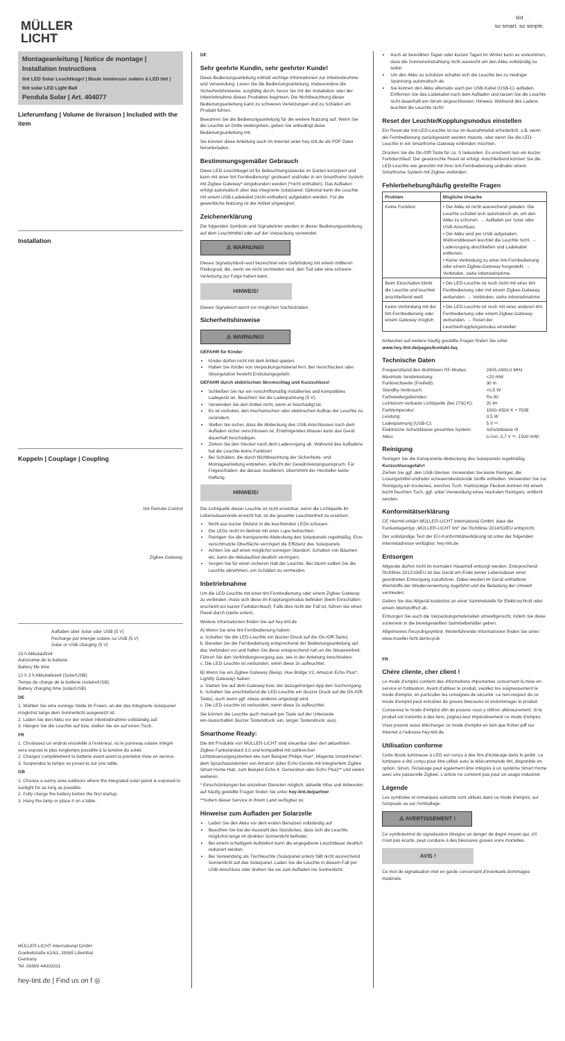MÜLLER
LICHT
tint
so smart. so simple.
Montageanleitung | Notice de montage | Installation Instructions
tint LED Solar Leuchtkugel | Boule lumineuse solaire à LED tint | tint solar LED Light Ball
Pendula Solar | Art. 404077
Lieferumfang | Volume de livraison | Included with the item
Installation
Koppeln | Couplage | Coupling
tint Remote Control
Zigbee Gateway
Aufladen über Solar oder USB (5 V)
Recharge par énergie solaire ou USB (5 V)
Solar or USB charging (5 V)
18 h Akkulaufzeit
Autonomie de la batterie
Battery life time
12 h 3 h Akkuladezeit (Solar/USB)
Temps de charge de la batterie (solaire/USB)
Battery charging time (solar/USB)
DE
1. Wählen Sie eine sonnige Stelle im Freien, an der das integrierte Solarpanel möglichst lange dem Sonnenlicht ausgesetzt ist.
2. Laden Sie den Akku vor der ersten Inbetriebnahme vollständig auf.
3. Hängen Sie die Leuchte auf bzw. stellen Sie sie auf einen Tisch.
FR
1. Choisissez un endroit ensoleillé à l'extérieur, où le panneau solaire intégré sera exposé le plus longtemps possible à la lumière du soleil.
2. Chargez complètement la batterie avant avant la première mise en service.
3. Suspendez la lampe ou posez-la sur une table.
GB
1. Choose a sunny area outdoors where the integrated solar panel is exposed to sunlight for as long as possible.
2. Fully charge the battery before the first startup.
3. Hang the lamp or place it on a table.
MÜLLER-LICHT International GmbH
Goebelstraße 61/63, 28865 Lilienthal
Germany
Tel. 00800 44003311
hey-tint.de | Find us on f ◎
DE
Sehr geehrte Kundin, sehr geehrter Kunde!
Diese Bedienungsanleitung enthält wichtige Informationen zur Inbetriebnahme und Verwendung. Lesen Sie die Bedienungsanleitung, insbesondere die Sicherheitshinweise, sorgfältig durch, bevor Sie mit der Installation oder der Inbetriebnahme dieses Produktes beginnen. Die Nichtbeachtung dieser Bedienungsanleitung kann zu schweren Verletzungen und zu Schäden am Produkt führen.
Bewahren Sie die Bedienungsanleitung für die weitere Nutzung auf. Wenn Sie die Leuchte an Dritte weitergeben, geben Sie unbedingt diese Bedienungsanleitung mit.
Sie können diese Anleitung auch im Internet unter hey-tint.de als PDF Datei herunterladen.
Bestimmungsgemäßer Gebrauch
Diese LED-Leuchtkugel ist für Beleuchtungszwecke im Garten konzipiert und kann mit einer tint Fernbedienung* gesteuert und/oder in ein Smarthome System mit Zigbee Gateway* eingebunden werden (*nicht enthalten). Das Aufladen erfolgt automatisch über das integrierte Solarpanel. Optional kann die Leuchte mit einem USB-Ladekabel (nicht enthalten) aufgeladen werden. Für die gewerbliche Nutzung ist der Artikel ungeeignet.
Zeichenerklärung
Die folgenden Symbole und Signalwörter werden in dieser Bedienungsanleitung, auf dem Leuchtmittel oder auf der Verpackung verwendet.
⚠ WARNUNG!
Dieses Signalsymbol/-wort bezeichnet eine Gefährdung mit einem mittleren Risikograd, die, wenn sie nicht vermieden wird, den Tod oder eine schwere Verletzung zur Folge haben kann.
HINWEIS!
Dieses Signalwort warnt vor möglichen Sachschäden.
Sicherheitshinweise
⚠ WARNUNG!
GEFAHR für Kinder
Kinder dürfen nicht mit dem Artikel spielen.
Halten Sie Kinder von Verpackungsmaterial fern. Bei Verschlucken oder Strangulation besteht Erstickungsgefahr.
GEFAHR durch elektrischen Stromschlag und Kurzschluss!
Schließen Sie nur ein vorschriftsmäßig installiertes und kompatibles Ladegerät an. Beachten Sie die Ladespannung (5 V).
Verwenden Sie den Artikel nicht, wenn er beschädigt ist.
Es ist verboten, den mechanischen oder elektrischen Aufbau der Leuchte zu verändern.
Stellen Sie sicher, dass die Abdeckung des USB-Anschlusses nach dem Aufladen sicher verschlossen ist. Eindringendes Wasser kann das Gerät dauerhaft beschädigen.
Ziehen Sie den Stecker nach dem Ladevorgang ab. Während des Aufladens hat die Leuchte keine Funktion!
Bei Schäden, die durch Nichtbeachtung der Sicherheits- und Montageanleitung entstehen, erlischt der Gewährleistungsanspruch. Für Folgeschäden, die daraus resultieren, übernimmt der Hersteller keine Haftung.
HINWEIS!
Die Lichtquelle dieser Leuchte ist nicht ersetzbar, wenn die Lichtquelle ihr Lebensdauerende erreicht hat, ist die gesamte Leuchteinheit zu ersetzen.
Nicht aus kurzer Distanz in die leuchtenden LEDs schauen.
Die LEDs nicht im Betrieb mit einer Lupe betrachten.
Reinigen Sie die transparente Abdeckung des Solarpanels regelmäßig. Eine verschmutzte Oberfläche verringert die Effizienz des Solarpanels.
Achten Sie auf einen möglichst sonnigen Standort. Schatten von Bäumen etc. kann die Akkulaufzeit deutlich verringern.
Sorgen Sie für einen sicheren Halt der Leuchte. Bei Sturm sollten Sie die Leuchte abnehmen, um Schäden zu vermeiden.
Inbetriebnahme
Um die LED-Leuchte mit einer tint-Fernbedienung oder einem Zigbee Gateway zu verbinden, muss sich diese im Kopplungsmodus befinden (beim Einschalten erscheint ein kurzer Farbdurchlauf). Falls dies nicht der Fall ist, führen Sie einen Reset durch (siehe unten).
Weitere Informationen finden Sie auf hey-tint.de
A) Wenn Sie eine tint-Fernbedienung haben:
a. Schalten Sie die LED-Leuchte ein (kurzer Druck auf die On-/Off-Taste).
b. Bereiten Sie die Fernbedienung entsprechend der Bedienungsanleitung auf das Verbinden vor und halten Sie diese entsprechend nah an die Steuereinheit. Führen Sie den Verbindungsvorgang aus, wie in der Anleitung beschrieben.
c. Die LED-Leuchte ist verbunden, wenn diese 3x aufleuchtet.
B) Wenn Sie ein Zigbee Gateway (Beisp. Hue Bridge V2, Amazon Echo Plus*, Lightify Gateway) haben:
a. Starten Sie auf dem Gateway bzw. der dazugehörigen App den Suchvorgang.
b. Schalten Sie anschließend die LED-Leuchte ein (kurzer Druck auf die On-/Off-Taste), auch wenn ggf. etwas anderes angezeigt wird.
c. Die LED-Leuchte ist verbunden, wenn diese 3x aufleuchtet.
Sie können die Leuchte auch manuell per Taste auf der Unterseite ein-/ausschalten (kurzer Tastendruck: ein, langer Tastendruck: aus).
Smarthome Ready:
Die tint Produkte von MÜLLER-LICHT sind steuerbar über den aktuellsten Zigbee Funkstandard 3.0 und kompatibel mit zahlreichen Lichtsteuerungssystemen wie zum Beispiel Philips Hue*, Magenta SmartHome*, dem Sprachassistenten von Amazon (über Echo-Geräte mit integriertem Zigbee Smart Home Hub, zum Beispiel Echo 4. Generation oder Echo Plus)** und vielen weiteren.
* Einschränkungen bei einzelnen Diensten möglich, aktuelle Infos und Antworten auf häufig gestellte Fragen finden Sie unter hey-tint.de/partner
**Sofern dieser Service in Ihrem Land verfügbar ist.
Hinweise zum Aufladen per Solarzelle
Laden Sie den Akku vor dem ersten Benutzen vollständig auf
Beachten Sie bei der Auswahl des Standortes, dass sich die Leuchte möglichst lange im direkten Sonnenlicht befindet.
Bei einem schattigem Aufstellort kann die angegebene Leuchtdauer deutlich reduziert werden.
Bei Verwendung als Tischleuchte (Solarpanel unten) fällt nicht ausreichend Sonnenlicht auf das Solarpanel. Laden Sie die Leuchte in diesem Fall per USB-Anschluss oder drehen Sie sie zum Aufladen ins Sonnenlicht.
Auch an bewölkten Tagen oder kurzen Tagen im Winter kann es vorkommen, dass die Sonneneinstrahlung nicht ausreicht um den Akku vollständig zu laden.
Um den Akku zu schützen schaltet sich die Leuchte bei zu niedriger Spannung automatisch ab.
Sie können den Akku alternativ auch per USB-Kabel (USB-C) aufladen. Entfernen Sie das Ladekabel nach dem Aufladen und lassen Sie die Leuchte nicht dauerhaft am Strom angeschlossen. Hinweis: Während des Ladens leuchtet die Leuchte nicht!
Reset der Leuchte/Kopplungsmodus einstellen
Ein Reset der tint-LED-Leuchte ist nur im Ausnahmefall erforderlich, z.B. wenn die Fernbedienung zurückgesetzt werden musste, oder wenn Sie die LED-Leuchte in ein Smarthome Gateway einbinden möchten.
Drücken Sie die On-/Off-Taste für ca. 5 Sekunden. Es erscheint nun ein kurzer Farbdurchlauf. Der gewünschte Reset ist erfolgt. Anschließend können Sie die LED-Leuchte wie gewohnt mit Ihrer tint-Fernbedienung und/oder einem Smarthome System mit Zigbee verbinden.
Fehlerbehebung/häufig gestellte Fragen
| Problem | Mögliche Ursache |
| --- | --- |
| Keine Funktion | • Der Akku ist nicht ausreichend geladen. Die Leuchte schaltet sich automatisch ab, um den Akku zu schonen. → Aufladen per Solar oder USB-Anschluss. • Der Akku wird per USB aufgeladen. Währenddessen leuchtet die Leuchte nicht. → Ladevorgang abschließen und Ladekabel entfernen. • Keine Verbindung zu einer tint-Fernbedienung oder einem Zigbee-Gateway hergestellt. → Verbinden, siehe Inbetriebnahme |
| Beim Einschalten blinkt die Leuchte und leuchtet anschließend weiß | • Die LED-Leuchte ist noch nicht mit einer tint-Fernbedienung oder mit einem Zigbee-Gateway verbunden. → Verbinden, siehe Inbetriebnahme |
| Keine Verbindung mit der tint-Fernbedienung oder einem Gateway möglich | • Die LED-Leuchte ist noch mit einer anderen tint-Fernbedienung oder einem Zigbee-Gateway verbunden. → Reset der Leuchte/Kopplungsmodus einstellen |
Antworten auf weitere häufig gestellte Fragen finden Sie unter
www.hey-tint.de/pages/kontakt-faq
Technische Daten
| Frequenzband des drahtlosen RF-Modus: | 2405-2480,0 MHz |
| Maximale Sendeleistung: | <20 mW |
| Funkreichweite (Freifeld): | 30 m |
| Standby-Verbrauch: | <0,5 W |
| Farbwiedergabeindex: | Ra 80 |
| Lichtstrom verbaute Lichtquelle (bei 2700 K): | 20 lm |
| Farbtemperatur: | 1800–6500 K + RGB |
| Leistung: | 0,5 W |
| Ladespannung (USB-C): | 5 V ⎓ |
| Elektrische Schutzklasse gesamtes System: | Schutzklasse III |
| Akku: | Li-Ion, 3,7 V ⎓, 1500 mAh |
Reinigung
Reinigen Sie die transparente Abdeckung des Solarpanels regelmäßig.
Kurzschlussgefahr!
Ziehen Sie ggf. den USB-Stecker. Verwenden Sie keine Reiniger, die Lösungsmittel und/oder scheuernde/ätzende Stoffe enthalten. Verwenden Sie zur Reinigung ein trockenes, weiches Tuch. Hartnäckige Flecken können mit einem leicht feuchten Tuch, ggf. unter Verwendung eines neutralen Reinigers, entfernt werden.
Konformitätserklärung
CE Hiermit erklärt MÜLLER-LICHT International GmbH, dass der Funkanlagentyp „MÜLLER-LICHT tint" der Richtlinie 2014/53/EU entspricht.
Der vollständige Text der EU-Konformitätserklärung ist unter der folgenden Internetadresse verfügbar: hey-tint.de
Entsorgen
Altgeräte dürfen nicht im normalen Hausmüll entsorgt werden. Entsprechend Richtlinie 2012/19/EU ist das Gerät am Ende seiner Lebensdauer einer geordneten Entsorgung zuzuführen. Dabei werden im Gerät enthaltene Wertstoffe der Wiederverwertung zugeführt und die Belastung der Umwelt vermieden.
Geben Sie das Altgerät kostenlos an einer Sammelstelle für Elektroschrott oder einem Wertstoffhof ab.
Entsorgen Sie auch die Verpackungsmaterialien umweltgerecht, indem Sie diese sortenrein in die bereitgestellten Sammelbehälter geben.
Allgemeines Recyclingsymbol. Weiterführende Informationen finden Sie unter: www.mueller-licht.de/recycle
FR
Chère cliente, cher client !
Le mode d'emploi contient des informations importantes concernant la mise en service et l'utilisation. Avant d'utiliser le produit, veuillez lire soigneusement le mode d'emploi, en particulier les consignes de sécurité. Le non-respect de ce mode d'emploi peut entraîner de graves blessures et endommager le produit.
Conservez le mode d'emploi afin de pouvoir vous y référer ultérieurement. Si le produit est transmis à des tiers, joignez-leur impérativement ce mode d'emploi.
Vous pouvez aussi télécharger ce mode d'emploi en tant que fichier pdf sur Internet à l'adresse hey-tint.de.
Utilisation conforme
Cette Boule lumineuse à LED est conçu à des fins d'éclairage dans le jardin. Le luminaire a été conçu pour être utilisé avec la télécommande tint, disponible en option. Sinon, l'éclairage peut également être intégrés à un système Smart Home avec une passerelle Zigbee. L'article ne convient pas pour un usage industriel.
Légende
Les symboles et remarques suivants sont utilisés dans ce mode d'emploi, sur l'ampoule ou sur l'emballage.
⚠ AVERTISSEMENT !
Ce symbole/mot de signalisation désigne un danger de degré moyen qui, s'il n'est pas écarté, peut conduire à des blessures graves voire mortelles.
AVIS !
Ce mot de signalisation met en garde concernant d'éventuels dommages matériels.